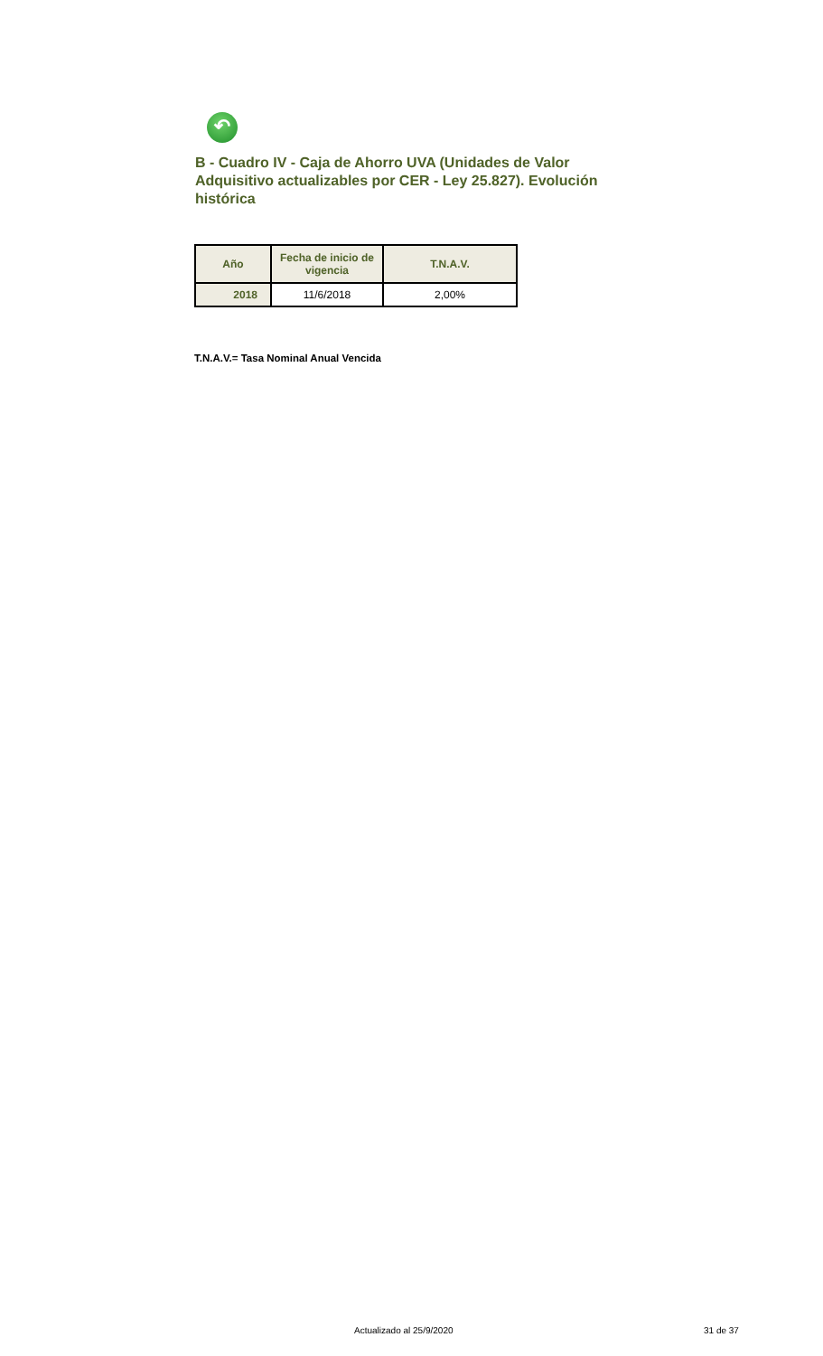↶
B - Cuadro IV - Caja de Ahorro UVA (Unidades de Valor Adquisitivo actualizables por CER - Ley 25.827). Evolución histórica
| Año | Fecha de inicio de vigencia | T.N.A.V. |
| --- | --- | --- |
| 2018 | 11/6/2018 | 2,00% |
T.N.A.V.= Tasa Nominal Anual Vencida
Actualizado al 25/9/2020 31 de 37